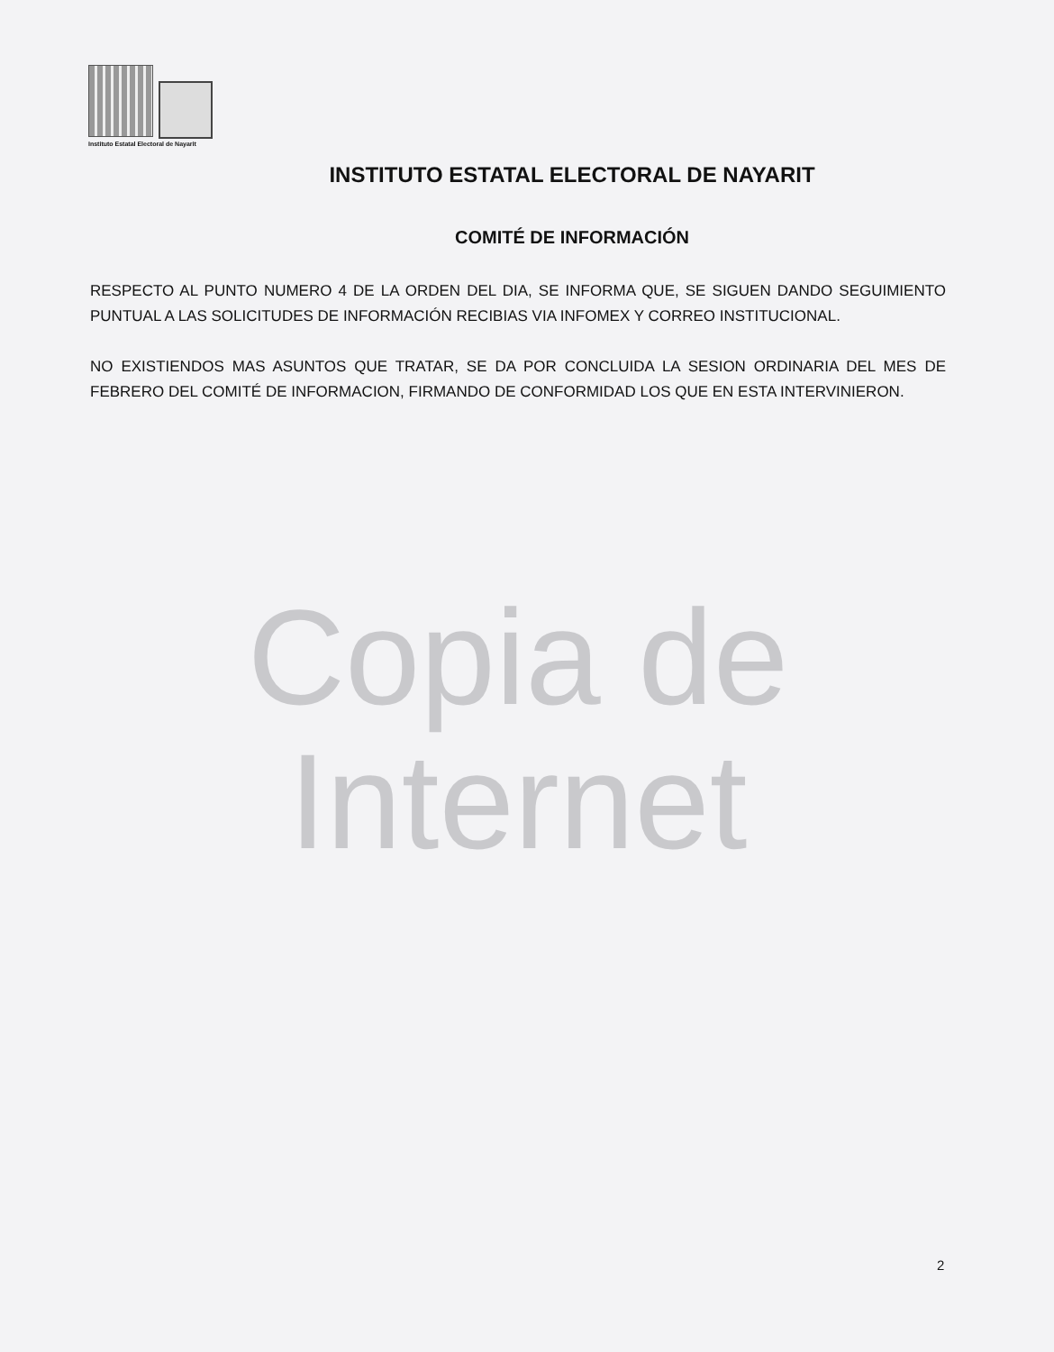Instituto Estatal Electoral de Nayarit
INSTITUTO ESTATAL ELECTORAL DE NAYARIT
COMITÉ DE INFORMACIÓN
RESPECTO AL PUNTO NUMERO 4 DE LA ORDEN DEL DIA, SE INFORMA QUE, SE SIGUEN DANDO SEGUIMIENTO PUNTUAL A LAS SOLICITUDES DE INFORMACIÓN RECIBIAS VIA INFOMEX Y CORREO INSTITUCIONAL.
NO EXISTIENDOS MAS ASUNTOS QUE TRATAR, SE DA POR CONCLUIDA LA SESION ORDINARIA DEL MES DE FEBRERO DEL COMITÉ DE INFORMACION, FIRMANDO DE CONFORMIDAD LOS QUE EN ESTA INTERVINIERON.
Copia de Internet
2